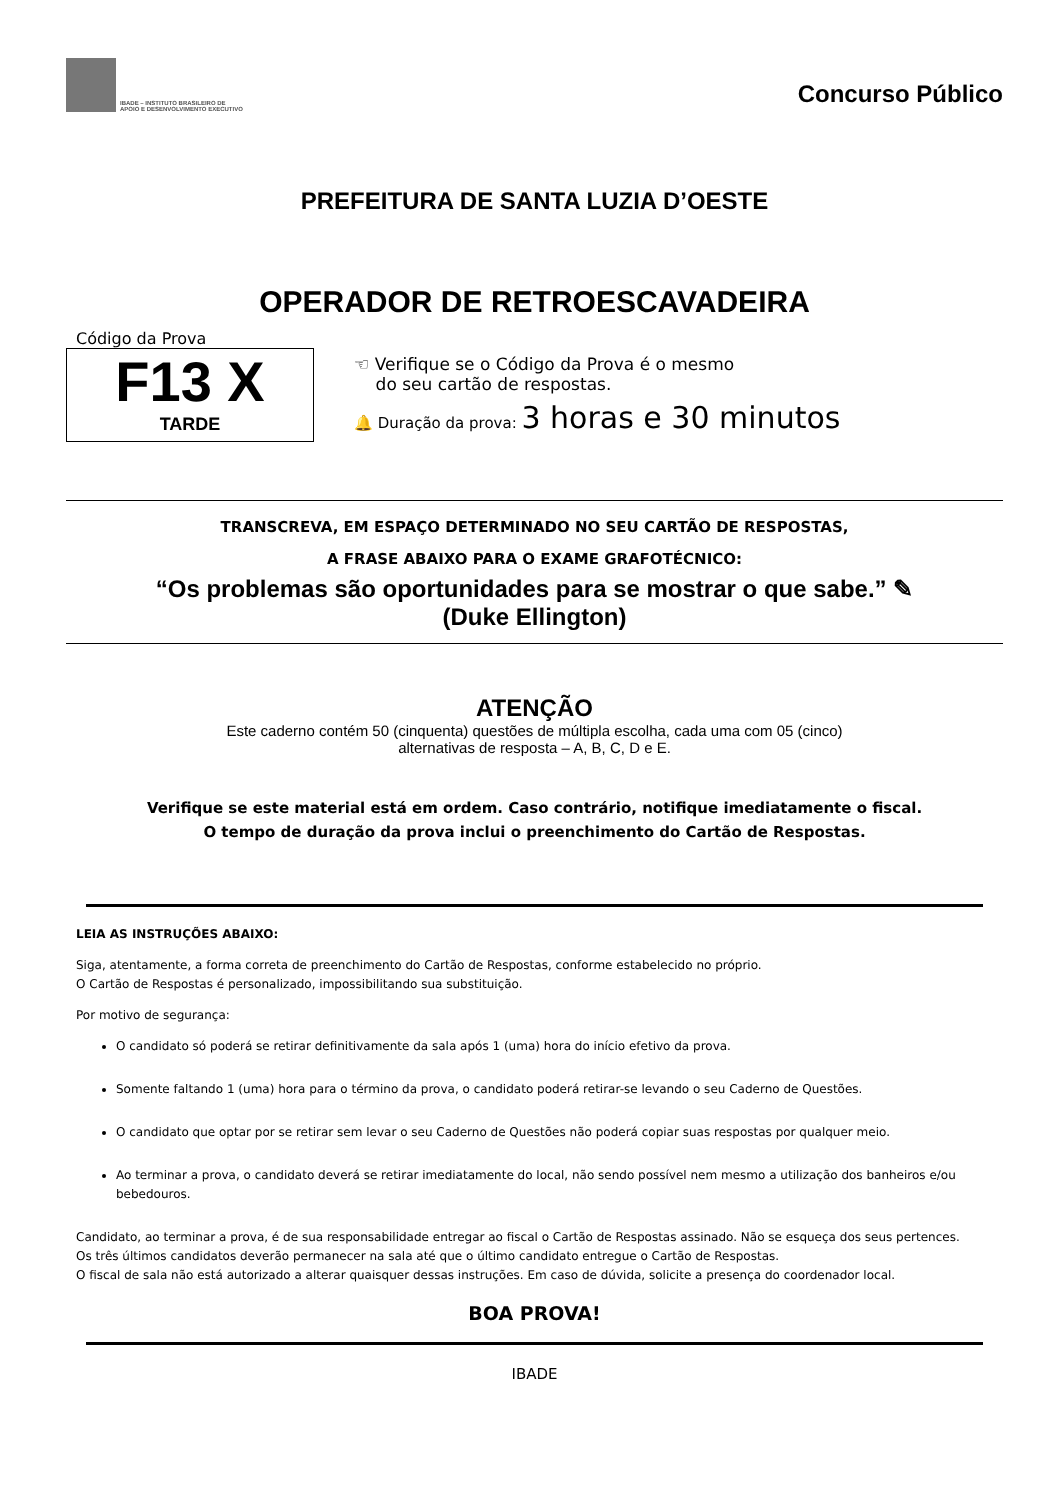IBADE – INSTITUTO BRASILEIRO DE
APOIO E DESENVOLVIMENTO EXECUTIVO
Concurso Público
PREFEITURA DE SANTA LUZIA D’OESTE
OPERADOR DE RETROESCAVADEIRA
Código da Prova
F13 X
TARDE
☜ Verifique se o Código da Prova é o mesmo
do seu cartão de respostas.
🔔 Duração da prova: 3 horas e 30 minutos
TRANSCREVA, EM ESPAÇO DETERMINADO NO SEU CARTÃO DE RESPOSTAS,
A FRASE ABAIXO PARA O EXAME GRAFOTÉCNICO:
“Os problemas são oportunidades para se mostrar o que sabe.” ✎
(Duke Ellington)
ATENÇÃO
Este caderno contém 50 (cinquenta) questões de múltipla escolha, cada uma com 05 (cinco)
alternativas de resposta – A, B, C, D e E.
Verifique se este material está em ordem. Caso contrário, notifique imediatamente o fiscal.
O tempo de duração da prova inclui o preenchimento do Cartão de Respostas.
LEIA AS INSTRUÇÕES ABAIXO:
Siga, atentamente, a forma correta de preenchimento do Cartão de Respostas, conforme estabelecido no próprio.
O Cartão de Respostas é personalizado, impossibilitando sua substituição.
Por motivo de segurança:
O candidato só poderá se retirar definitivamente da sala após 1 (uma) hora do início efetivo da prova.
Somente faltando 1 (uma) hora para o término da prova, o candidato poderá retirar-se levando o seu Caderno de Questões.
O candidato que optar por se retirar sem levar o seu Caderno de Questões não poderá copiar suas respostas por qualquer meio.
Ao terminar a prova, o candidato deverá se retirar imediatamente do local, não sendo possível nem mesmo a utilização dos banheiros e/ou bebedouros.
Candidato, ao terminar a prova, é de sua responsabilidade entregar ao fiscal o Cartão de Respostas assinado. Não se esqueça dos seus pertences.
Os três últimos candidatos deverão permanecer na sala até que o último candidato entregue o Cartão de Respostas.
O fiscal de sala não está autorizado a alterar quaisquer dessas instruções. Em caso de dúvida, solicite a presença do coordenador local.
BOA PROVA!
IBADE